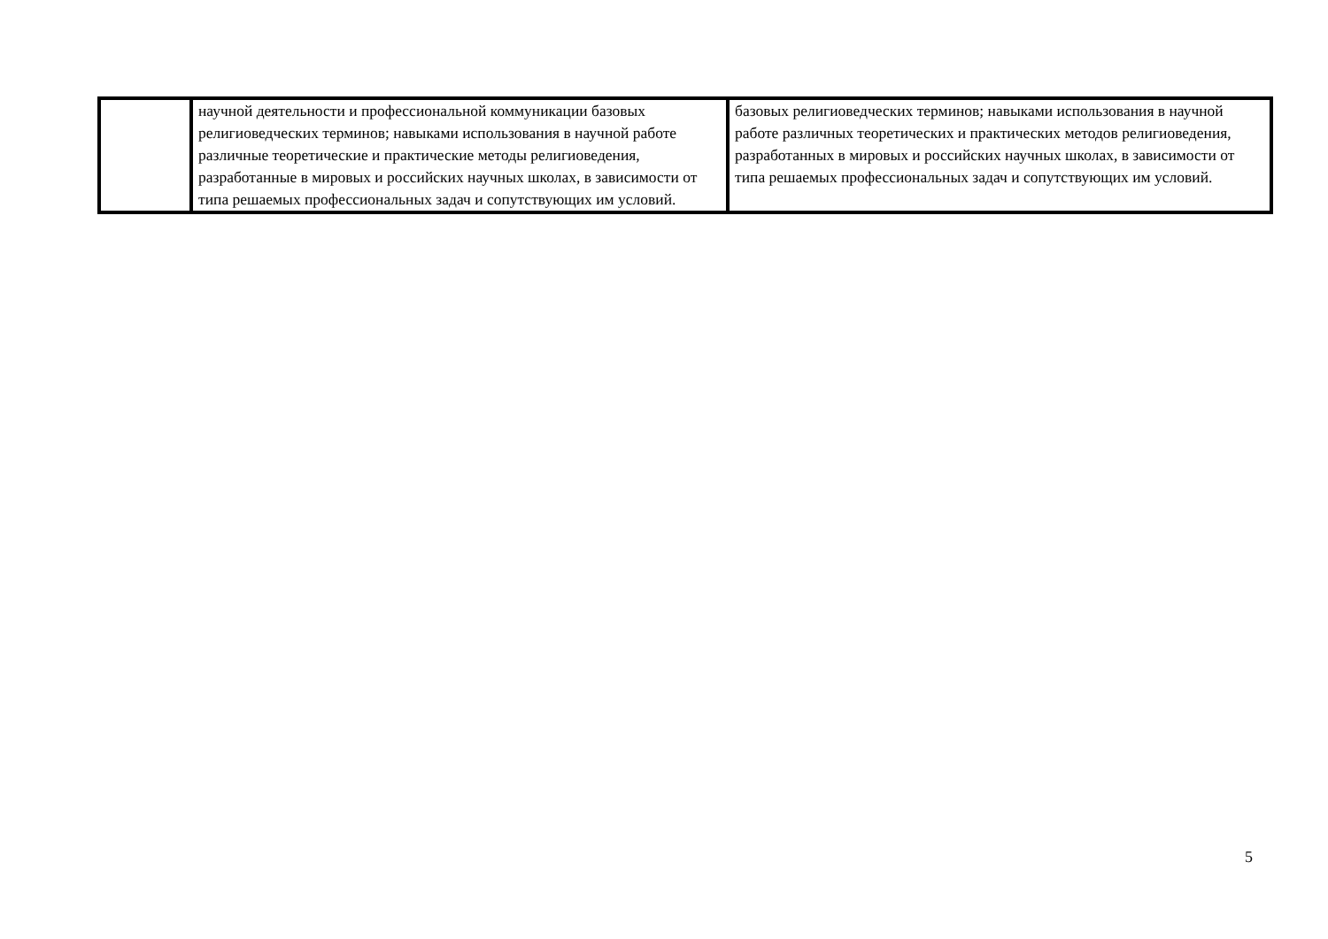| | научной деятельности и профессиональной коммуникации базовых религиоведческих терминов; навыками использования в научной работе различные теоретические и практические методы религиоведения, разработанные в мировых и российских научных школах, в зависимости от типа решаемых профессиональных задач и сопутствующих им условий. | базовых религиоведческих терминов; навыками использования в научной работе различных теоретических и практических методов религиоведения, разработанных в мировых и российских научных школах, в зависимости от типа решаемых профессиональных задач и сопутствующих им условий. |
5